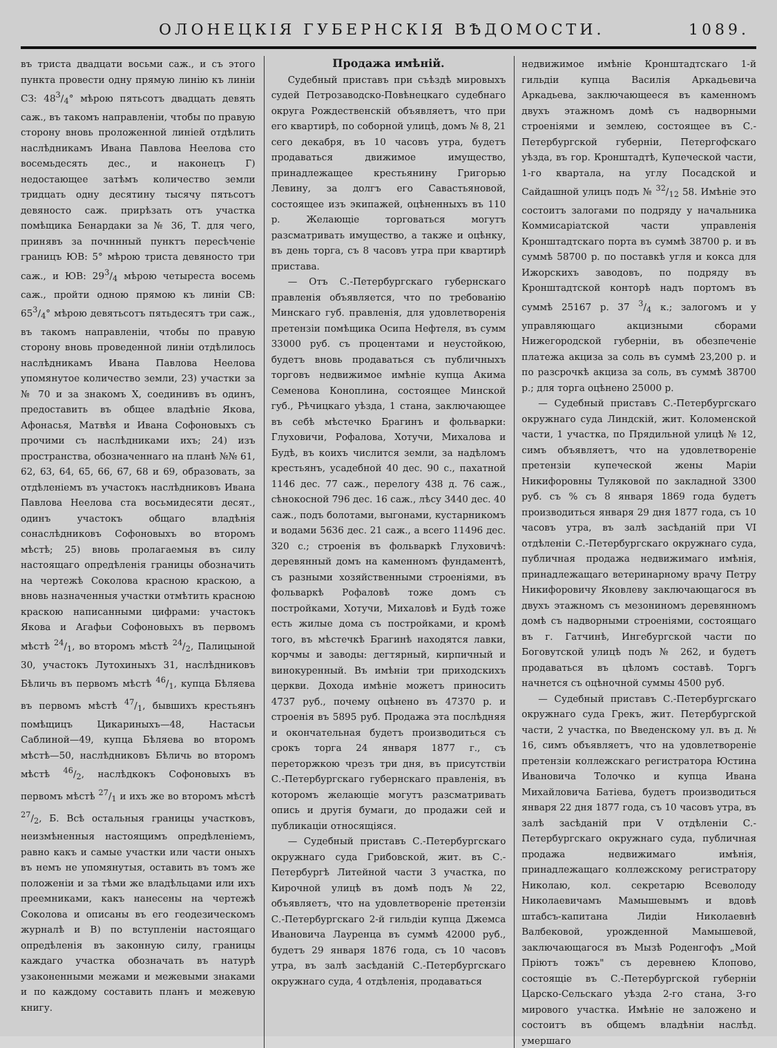ОЛОНЕЦКІЯ ГУБЕРНСКІЯ ВѢДОМОСТИ. 1089.
въ триста двадцати восьми саж., и съ этого пункта провести одну прямую линію къ линіи СЗ: 483/4° мѣрою пятьсотъ двадцать девять саж., въ такомъ направленіи, чтобы по правую сторону вновь проложенной линіей отдѣлить наслѣдникамъ Ивана Павлова Неелова сто восемьдесять дес., и наконецъ Г) недостающее затѣмъ количество земли тридцать одну десятину тысячу пятьсотъ девяносто саж. прирѣзать отъ участка помѣщика Бенардаки за № 36, Т. для чего, принявъ за почннный пунктъ пересѣченіе границъ ЮВ: 5° мѣрою триста девяносто три саж., и ЮВ: 293/4 мѣрою четыреста восемь саж., пройти одною прямою къ линіи СВ: 653/4° мѣрою девятьсотъ пятьдесятъ три саж., въ такомъ направленіи, чтобы по правую сторону вновь проведенной линіи отдѣлилось наслѣдникамъ Ивана Павлова Неелова упомянутое количество земли, 23) участки за № 70 и за знакомъ Х, соединивъ въ одинъ, предоставить въ общее владѣніе Якова, Афонасья, Матвѣя и Ивана Софоновыхъ съ прочими съ наслѣдниками ихъ; 24) изъ пространства, обозначеннаго на планѣ №№ 61, 62, 63, 64, 65, 66, 67, 68 и 69, образовать, за отдѣленіемъ въ участокъ наслѣдниковъ Ивана Павлова Неелова ста восьмидесяти десят., одинъ участокъ общаго владѣнія сонаслѣдниковъ Софоновыхъ во второмъ мѣстѣ; 25) вновь пролагаемыя въ силу настоящаго опредѣленія границы обозначить на чертежѣ Соколова красною краскою, а вновь назначенныя участки отмѣтить красною краскою написанными цифрами: участокъ Якова и Агафьи Софоновыхъ въ первомъ мѣстѣ 24/1, во второмъ мѣстѣ 24/2, Палицыной 30, участокъ Лутохиныхъ 31, наслѣдниковъ Бѣличь въ первомъ мѣстѣ 46/1, купца Бѣляева въ первомъ мѣстѣ 47/1, бывшихъ крестьянъ помѣщицъ Цикариныхъ—48, Настасьи Саблиной—49, купца Бѣляева во второмъ мѣстѣ—50, наслѣдниковъ Бѣличь во второмъ мѣстѣ 46/2, наслѣдкокъ Софоновыхъ въ первомъ мѣстѣ 27/1 и ихъ же во второмъ мѣстѣ 27/2, Б. Всѣ остальныя границы участковъ, неизмѣненныя настоящимъ опредѣленіемъ, равно какъ и самые участки или части оныхъ въ немъ не упомянутыя, оставить въ томъ же положеніи и за тѣми же владѣльцами или ихъ преемниками, какъ нанесены на чертежѣ Соколова и описаны въ его геодезическомъ журналѣ и В) по вступленіи настоящаго опредѣленія въ законную силу, границы каждаго участка обозначать въ натурѣ узаконенными межами и межевыми знаками и по каждому составить планъ и межевую книгу.
Продажа имѣній.
Судебный приставъ при съѣздѣ мировыхъ судей Петрозаводско-Повѣнецкаго судебнаго округа Рождественскій объявляетъ, что при его квартирѣ, по соборной улицѣ, домъ № 8, 21 сего декабря, въ 10 часовъ утра, будетъ продаваться движимое имущество, принадлежащее крестьянину Григорью Левину, за долгъ его Савастьяновой, состоящее изъ экипажей, оцѣненныхъ въ 110 р. Желающіе торговаться могутъ разсматривать имущество, а также и оцѣнку, въ день торга, съ 8 часовъ утра при квартирѣ пристава.
— Отъ С.-Петербургскаго губернскаго правленія объявляется, что по требованію Минскаго губ. правленія, для удовлетворенія претензіи помѣщика Осипа Нефтеля, въ сумм 33000 руб. съ процентами и неустойкою, будетъ вновь продаваться съ публичныхъ торговъ недвижимое имѣніе купца Акима Семенова Коноплина, состоящее Минской губ., Рѣчицкаго уѣзда, 1 стана, заключающее въ себѣ мѣстечко Брагинъ и фольварки: Глуховичи, Рофалова, Хотучи, Михалова и Будѣ, въ коихъ числится земли, за надѣломъ крестьянъ, усадебной 40 дес. 90 с., пахатной 1146 дес. 77 саж., перелогу 438 д. 76 саж., сѣнокосной 796 дес. 16 саж., лѣсу 3440 дес. 40 саж., подъ болотами, выгонами, кустарникомъ и водами 5636 дес. 21 саж., а всего 11496 дес. 320 с.; строенія въ фольваркѣ Глуховичѣ: деревянный домъ на каменномъ фундаментѣ, съ разными хозяйственными строеніями, въ фольваркѣ Рофаловѣ тоже домъ съ постройками, Хотучи, Михаловѣ и Будѣ тоже есть жилые дома съ постройками, и кромѣ того, въ мѣстечкѣ Брагинѣ находятся лавки, корчмы и заводы: дегтярный, кирпичный и винокуренный. Въ имѣніи три приходскихъ церкви. Дохода имѣніе можетъ приносить 4737 руб., почему оцѣнено въ 47370 р. и строенія въ 5895 руб. Продажа эта послѣдняя и окончательная будетъ производиться съ срокъ торга 24 января 1877 г., съ переторжкою чрезъ три дня, въ присутствіи С.-Петербургскаго губернскаго правленія, въ которомъ желающіе могутъ разсматривать опись и другія бумаги, до продажи сей и публикаціи относящіяся.
— Судебный приставъ С.-Петербургскаго окружнаго суда Грибовской, жит. въ С.-Петербургѣ Литейной части 3 участка, по Кирочной улицѣ въ домѣ подъ № 22, объявляетъ, что на удовлетвореніе претензіи С.-Петербургскаго 2-й гильдіи купца Джемса Ивановича Лауренца въ суммѣ 42000 руб., будетъ 29 января 1876 года, съ 10 часовъ утра, въ залѣ засѣданій С.-Петербургскаго окружнаго суда, 4 отдѣленія, продаваться
недвижимое имѣніе Кронштадтскаго 1-й гильдіи купца Василія Аркадьевича Аркадьева, заключающееся въ каменномъ двухъ этажномъ домѣ съ надворными строеніями и землею, состоящее въ С.-Петербургской губерніи, Петергофскаго уѣзда, въ гор. Кронштадтѣ, Купеческой части, 1-го квартала, на углу Посадской и Сайдашной улицъ подъ № 32/12 58. Имѣніе это состоитъ залогами по подряду у начальника Коммисаріатской части управленія Кронштадтскаго порта въ суммѣ 38700 р. и въ суммѣ 58700 р. по поставкѣ угля и кокса для Ижорскихъ заводовъ, по подряду въ Кронштадтской конторѣ надъ портомъ въ суммѣ 25167 р. 37 3/4 к.; залогомъ и у управляющаго акцизными сборами Нижегородской губерніи, въ обезпеченіе платежа акциза за соль въ суммѣ 23,200 р. и по разсрочкѣ акциза за соль, въ суммѣ 38700 р.; для торга оцѣнено 25000 р.
— Судебный приставъ С.-Петербургскаго окружнаго суда Линдскій, жит. Коломенской части, 1 участка, по Прядильной улицѣ № 12, симъ объявляетъ, что на удовлетвореніе претензіи купеческой жены Маріи Никифоровны Туляковой по закладной 3300 руб. съ % съ 8 января 1869 года будетъ производиться января 29 дня 1877 года, съ 10 часовъ утра, въ залѣ засѣданій при VI отдѣленіи С.-Петербургскаго окружнаго суда, публичная продажа недвижимаго имѣнія, принадлежащаго ветеринарному врачу Петру Никифоровичу Яковлеву заключающагося въ двухъ этажномъ съ мезониномъ деревянномъ домѣ съ надворными строеніями, состоящаго въ г. Гатчинѣ, Ингебургской части по Боговутской улицѣ подъ № 262, и будетъ продаваться въ цѣломъ составѣ. Торгъ начнется съ оцѣночной суммы 4500 руб.
— Судебный приставъ С.-Петербургскаго окружнаго суда Грекъ, жит. Петербургской части, 2 участка, по Введенскому ул. въ д. № 16, симъ объявляетъ, что на удовлетвореніе претензіи коллежскаго регистратора Юстина Ивановича Толочко и купца Ивана Михайловича Батіева, будетъ производиться января 22 дня 1877 года, съ 10 часовъ утра, въ залѣ засѣданій при V отдѣленіи С.-Петербургскаго окружнаго суда, публичная продажа недвижимаго имѣнія, принадлежащаго коллежскому регистратору Николаю, кол. секретарю Всеволоду Николаевичамъ Мамышевымъ и вдовѣ штабсъ-капитана Лидіи Николаевнѣ Валбековой, урожденной Мамышевой, заключающагося въ Мызѣ Роденгофъ „Мой Пріютъ тожъ" съ деревнею Клопово, состоящіе въ С.-Петербургской губерніи Царско-Сельскаго уѣзда 2-го стана, 3-го мирового участка. Имѣніе не заложено и состоитъ въ общемъ владѣніи наслѣд. умершаго